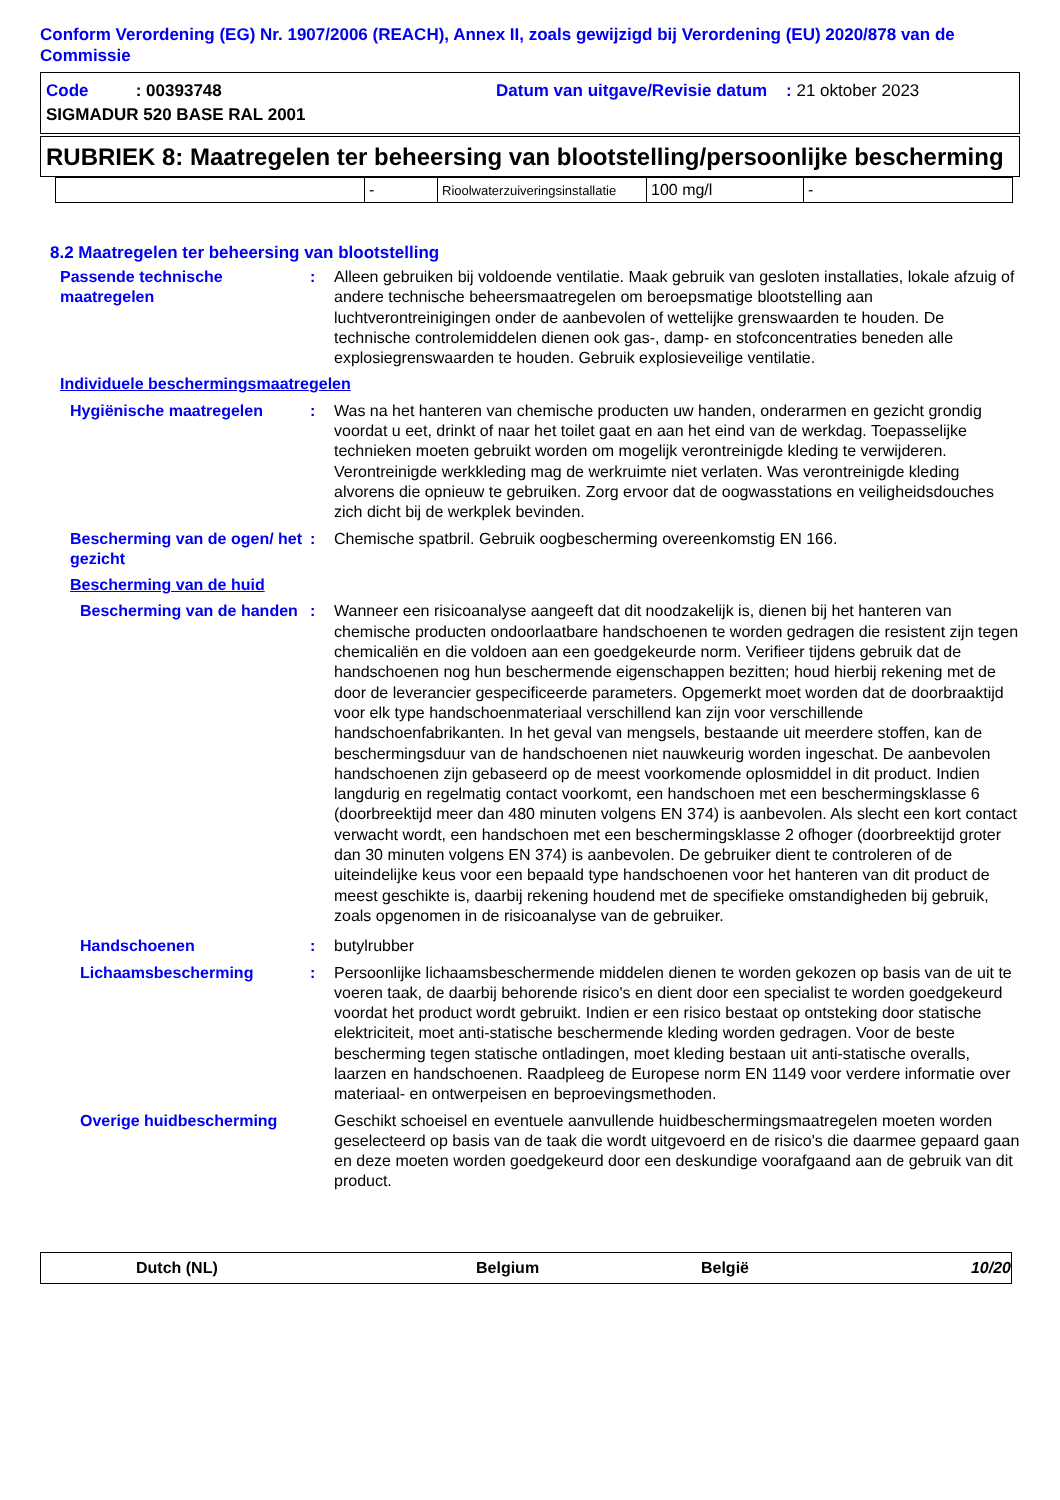Conform Verordening (EG) Nr. 1907/2006 (REACH), Annex II, zoals gewijzigd bij Verordening (EU) 2020/878 van de Commissie
| Code : 00393748 | Datum van uitgave/Revisie datum : 21 oktober 2023 |
| SIGMADUR 520 BASE RAL 2001 | |
RUBRIEK 8: Maatregelen ter beheersing van blootstelling/persoonlijke bescherming
| | - | Rioolwaterzuiveringsinstallatie | 100 mg/l | - |
8.2 Maatregelen ter beheersing van blootstelling
Passende technische maatregelen
: Alleen gebruiken bij voldoende ventilatie. Maak gebruik van gesloten installaties, lokale afzuig of andere technische beheersmaatregelen om beroepsmatige blootstelling aan luchtverontreinigingen onder de aanbevolen of wettelijke grenswaarden te houden. De technische controlemiddelen dienen ook gas-, damp- en stofconcentraties beneden alle explosiegrenswaarden te houden. Gebruik explosieveilige ventilatie.
Individuele beschermingsmaatregelen
Hygiënische maatregelen : Was na het hanteren van chemische producten uw handen, onderarmen en gezicht grondig voordat u eet, drinkt of naar het toilet gaat en aan het eind van de werkdag. Toepasselijke technieken moeten gebruikt worden om mogelijk verontreinigde kleding te verwijderen. Verontreinigde werkkleding mag de werkruimte niet verlaten. Was verontreinigde kleding alvorens die opnieuw te gebruiken. Zorg ervoor dat de oogwasstations en veiligheidsdouches zich dicht bij de werkplek bevinden.
Bescherming van de ogen/ het gezicht
: Chemische spatbril. Gebruik oogbescherming overeenkomstig EN 166.
Bescherming van de huid
Bescherming van de handen
: Wanneer een risicoanalyse aangeeft dat dit noodzakelijk is, dienen bij het hanteren van chemische producten ondoorlaatbare handschoenen te worden gedragen die resistent zijn tegen chemicaliën en die voldoen aan een goedgekeurde norm. Verifieer tijdens gebruik dat de handschoenen nog hun beschermende eigenschappen bezitten; houd hierbij rekening met de door de leverancier gespecificeerde parameters. Opgemerkt moet worden dat de doorbraaktijd voor elk type handschoenmateriaal verschillend kan zijn voor verschillende handschoenfabrikanten. In het geval van mengsels, bestaande uit meerdere stoffen, kan de beschermingsduur van de handschoenen niet nauwkeurig worden ingeschat. De aanbevolen handschoenen zijn gebaseerd op de meest voorkomende oplosmiddel in dit product. Indien langdurig en regelmatig contact voorkomt, een handschoen met een beschermingsklasse 6 (doorbreektijd meer dan 480 minuten volgens EN 374) is aanbevolen. Als slecht een kort contact verwacht wordt, een handschoen met een beschermingsklasse 2 ofhoger (doorbreektijd groter dan 30 minuten volgens EN 374) is aanbevolen. De gebruiker dient te controleren of de uiteindelijke keus voor een bepaald type handschoenen voor het hanteren van dit product de meest geschikte is, daarbij rekening houdend met de specifieke omstandigheden bij gebruik, zoals opgenomen in de risicoanalyse van de gebruiker.
Handschoenen : butylrubber
Lichaamsbescherming : Persoonlijke lichaamsbeschermende middelen dienen te worden gekozen op basis van de uit te voeren taak, de daarbij behorende risico's en dient door een specialist te worden goedgekeurd voordat het product wordt gebruikt. Indien er een risico bestaat op ontsteking door statische elektriciteit, moet anti-statische beschermende kleding worden gedragen. Voor de beste bescherming tegen statische ontladingen, moet kleding bestaan uit anti-statische overalls, laarzen en handschoenen. Raadpleeg de Europese norm EN 1149 voor verdere informatie over materiaal- en ontwerpeisen en beproevingsmethoden.
Overige huidbescherming Geschikt schoeisel en eventuele aanvullende huidbeschermingsmaatregelen moeten worden geselecteerd op basis van de taak die wordt uitgevoerd en de risico's die daarmee gepaard gaan en deze moeten worden goedgekeurd door een deskundige voorafgaand aan de gebruik van dit product.
Dutch (NL) Belgium België 10/20